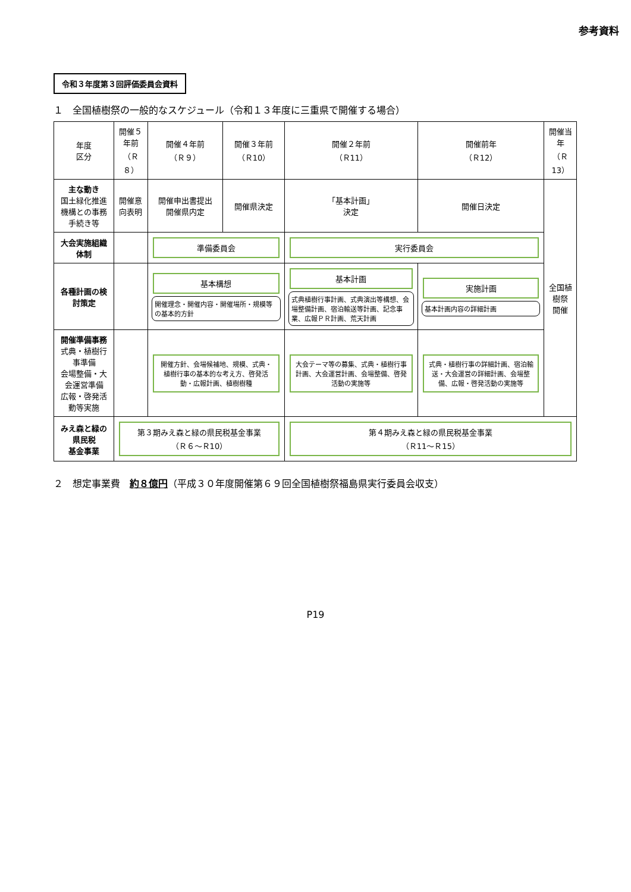参考資料
令和３年度第３回評価委員会資料
１　全国植樹祭の一般的なスケジュール（令和１３年度に三重県で開催する場合）
| 年度 区分 | 開催５年前 （Ｒ８） | 開催４年前 （Ｒ９） | 開催３年前 （Ｒ10） | 開催２年前 （Ｒ11） | 開催前年 （Ｒ12） | 開催当年 （Ｒ13） |
| --- | --- | --- | --- | --- | --- | --- |
| 主な動き 国土緑化推進機構との事務手続き等 | 開催意向表明 | 開催申出書提出 開催県内定 | 開催県決定 | 「基本計画」 決定 | 開催日決定 | 全国植樹祭 開催 |
| 大会実施組織体制 | | 準備委員会 | | 実行委員会 | | |
| 各種計画の検討策定 | | 基本構想 開催理念・開催内容・開催場所・規模等の基本的方針 | | 基本計画 式典植樹行事計画、式典演出等構想、会場整備計画、宿泊輸送等計画、記念事業、広報ＰＲ計画、荒天計画 | 実施計画 基本計画内容の詳細計画 | |
| 開催準備事務 式典・植樹行事準備 会場整備・大会運営準備 広報・啓発活動等実施 | | 開催方針、会場候補地、規模、式典・植樹行事の基本的な考え方、啓発活動・広報計画、植樹樹種 | | 大会テーマ等の募集、式典・植樹行事計画、大会運営計画、会場整備、啓発活動の実施等 | 式典・植樹行事の詳細計画、宿泊輸送・大会運営の詳細計画、会場整備、広報・啓発活動の実施等 | |
| みえ森と緑の県民税 基金事業 | 第３期みえ森と緑の県民税基金事業 （Ｒ６～Ｒ10） | | | 第４期みえ森と緑の県民税基金事業 （Ｒ11～Ｒ15） | | |
２　想定事業費　約８億円（平成３０年度開催第６９回全国植樹祭福島県実行委員会収支）
P19